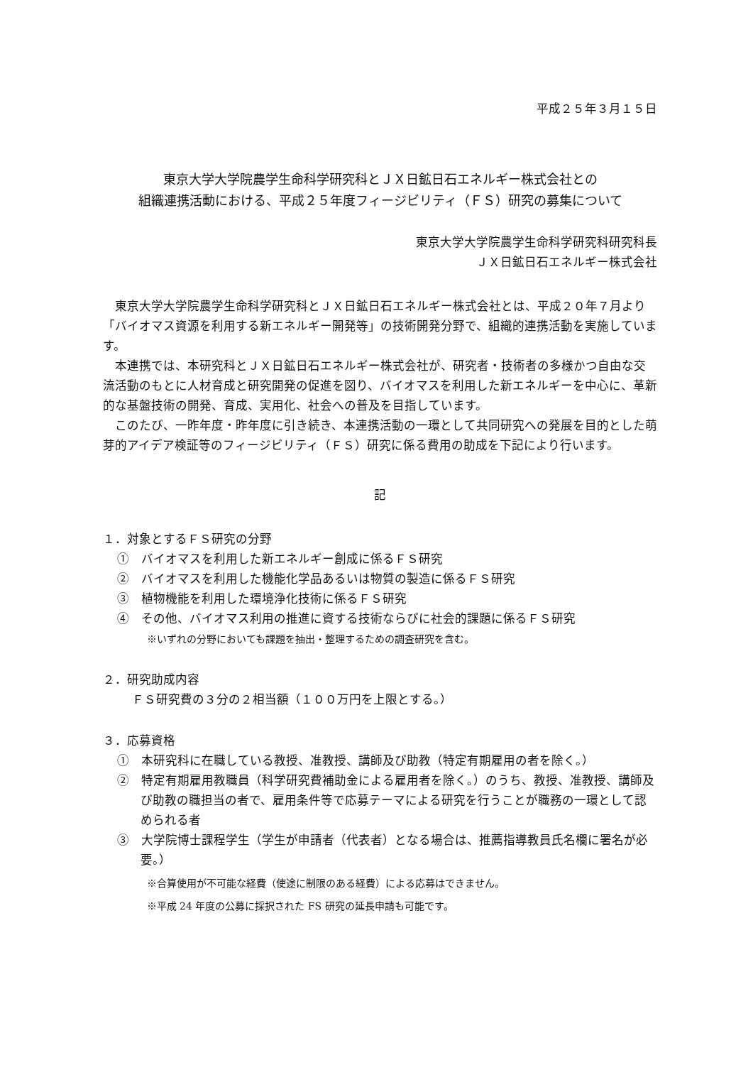平成２５年３月１５日
東京大学大学院農学生命科学研究科とＪＸ日鉱日石エネルギー株式会社との
組織連携活動における、平成２５年度フィージビリティ（ＦＳ）研究の募集について
東京大学大学院農学生命科学研究科研究科長
ＪＸ日鉱日石エネルギー株式会社
東京大学大学院農学生命科学研究科とＪＸ日鉱日石エネルギー株式会社とは、平成２０年７月より「バイオマス資源を利用する新エネルギー開発等」の技術開発分野で、組織的連携活動を実施しています。
本連携では、本研究科とＪＸ日鉱日石エネルギー株式会社が、研究者・技術者の多様かつ自由な交流活動のもとに人材育成と研究開発の促進を図り、バイオマスを利用した新エネルギーを中心に、革新的な基盤技術の開発、育成、実用化、社会への普及を目指しています。
このたび、一昨年度・昨年度に引き続き、本連携活動の一環として共同研究への発展を目的とした萌芽的アイデア検証等のフィージビリティ（ＦＳ）研究に係る費用の助成を下記により行います。
記
１．対象とするＦＳ研究の分野
①　バイオマスを利用した新エネルギー創成に係るＦＳ研究
②　バイオマスを利用した機能化学品あるいは物質の製造に係るＦＳ研究
③　植物機能を利用した環境浄化技術に係るＦＳ研究
④　その他、バイオマス利用の推進に資する技術ならびに社会的課題に係るＦＳ研究
※いずれの分野においても課題を抽出・整理するための調査研究を含む。
２．研究助成内容
ＦＳ研究費の３分の２相当額（１００万円を上限とする。）
３．応募資格
①　本研究科に在職している教授、准教授、講師及び助教（特定有期雇用の者を除く。）
②　特定有期雇用教職員（科学研究費補助金による雇用者を除く。）のうち、教授、准教授、講師及び助教の職担当の者で、雇用条件等で応募テーマによる研究を行うことが職務の一環として認められる者
③　大学院博士課程学生（学生が申請者（代表者）となる場合は、推薦指導教員氏名欄に署名が必要。）
※合算使用が不可能な経費（使途に制限のある経費）による応募はできません。
※平成 24 年度の公募に採択された FS 研究の延長申請も可能です。